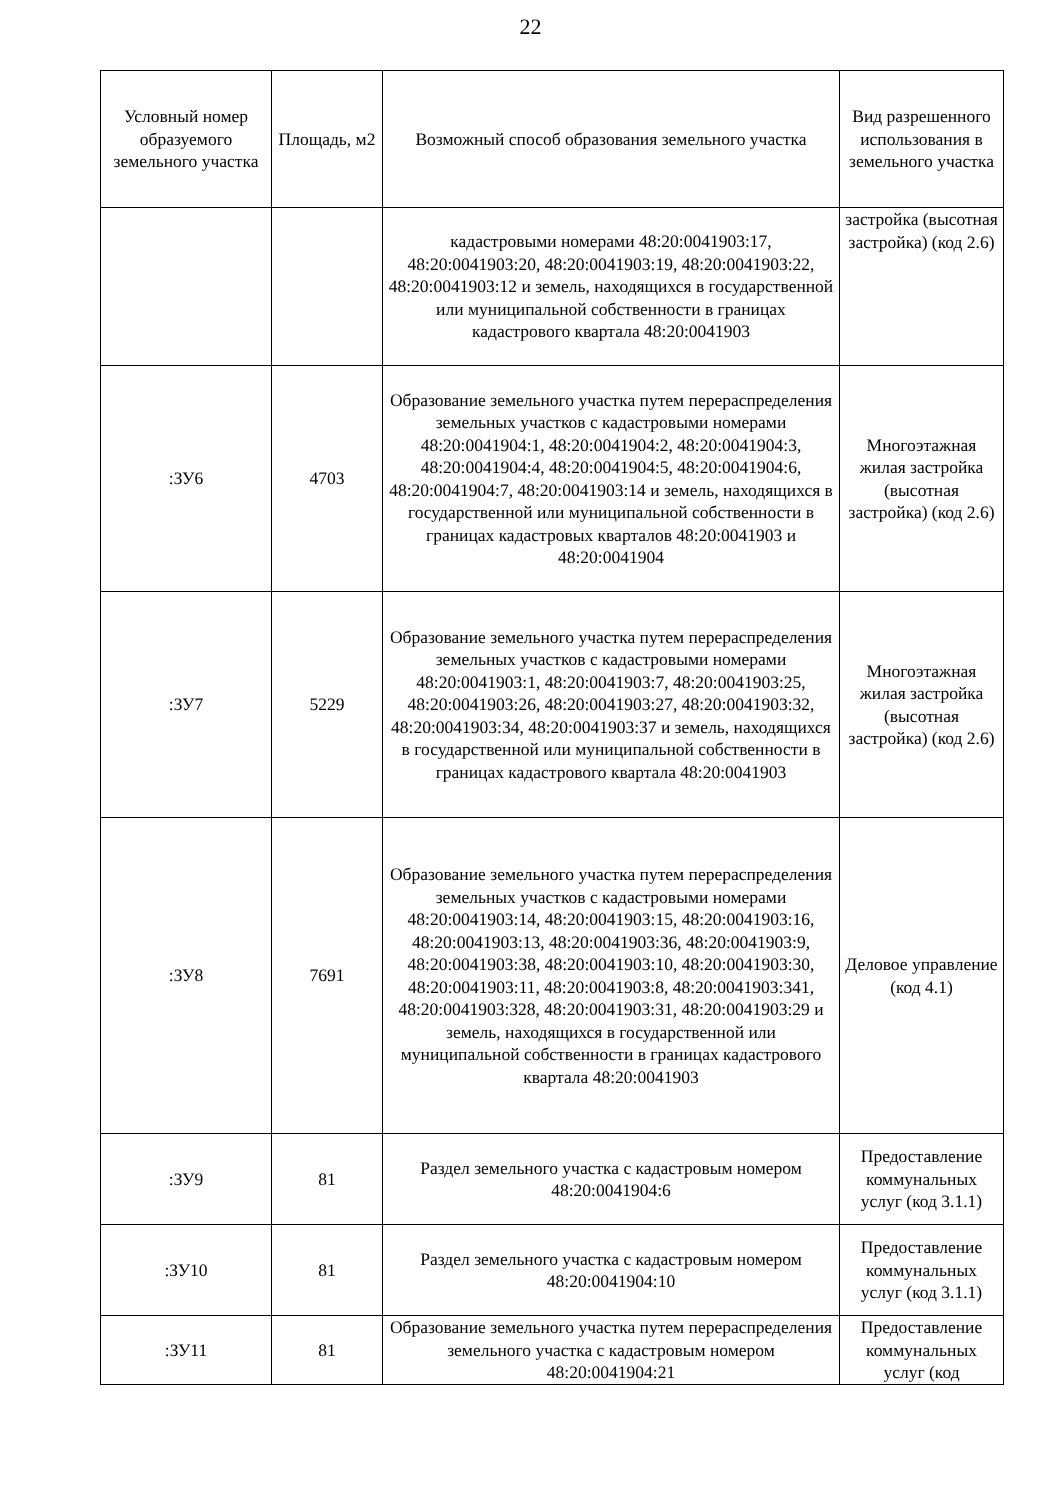22
| Условный номер образуемого земельного участка | Площадь, м2 | Возможный способ образования земельного участка | Вид разрешенного использования в земельного участка |
| --- | --- | --- | --- |
| | | кадастровыми номерами 48:20:0041903:17, 48:20:0041903:20, 48:20:0041903:19, 48:20:0041903:22, 48:20:0041903:12 и земель, находящихся в государственной или муниципальной собственности в границах кадастрового квартала 48:20:0041903 | застройка (высотная застройка) (код 2.6) |
| :ЗУ6 | 4703 | Образование земельного участка путем перераспределения земельных участков с кадастровыми номерами 48:20:0041904:1, 48:20:0041904:2, 48:20:0041904:3, 48:20:0041904:4, 48:20:0041904:5, 48:20:0041904:6, 48:20:0041904:7, 48:20:0041903:14 и земель, находящихся в государственной или муниципальной собственности в границах кадастровых кварталов 48:20:0041903 и 48:20:0041904 | Многоэтажная жилая застройка (высотная застройка) (код 2.6) |
| :ЗУ7 | 5229 | Образование земельного участка путем перераспределения земельных участков с кадастровыми номерами 48:20:0041903:1, 48:20:0041903:7, 48:20:0041903:25, 48:20:0041903:26, 48:20:0041903:27, 48:20:0041903:32, 48:20:0041903:34, 48:20:0041903:37 и земель, находящихся в государственной или муниципальной собственности в границах кадастрового квартала 48:20:0041903 | Многоэтажная жилая застройка (высотная застройка) (код 2.6) |
| :ЗУ8 | 7691 | Образование земельного участка путем перераспределения земельных участков с кадастровыми номерами 48:20:0041903:14, 48:20:0041903:15, 48:20:0041903:16, 48:20:0041903:13, 48:20:0041903:36, 48:20:0041903:9, 48:20:0041903:38, 48:20:0041903:10, 48:20:0041903:30, 48:20:0041903:11, 48:20:0041903:8, 48:20:0041903:341, 48:20:0041903:328, 48:20:0041903:31, 48:20:0041903:29 и земель, находящихся в государственной или муниципальной собственности в границах кадастрового квартала 48:20:0041903 | Деловое управление (код 4.1) |
| :ЗУ9 | 81 | Раздел земельного участка с кадастровым номером 48:20:0041904:6 | Предоставление коммунальных услуг (код 3.1.1) |
| :ЗУ10 | 81 | Раздел земельного участка с кадастровым номером 48:20:0041904:10 | Предоставление коммунальных услуг (код 3.1.1) |
| :ЗУ11 | 81 | Образование земельного участка путем перераспределения земельного участка с кадастровым номером 48:20:0041904:21 | Предоставление коммунальных услуг (код |